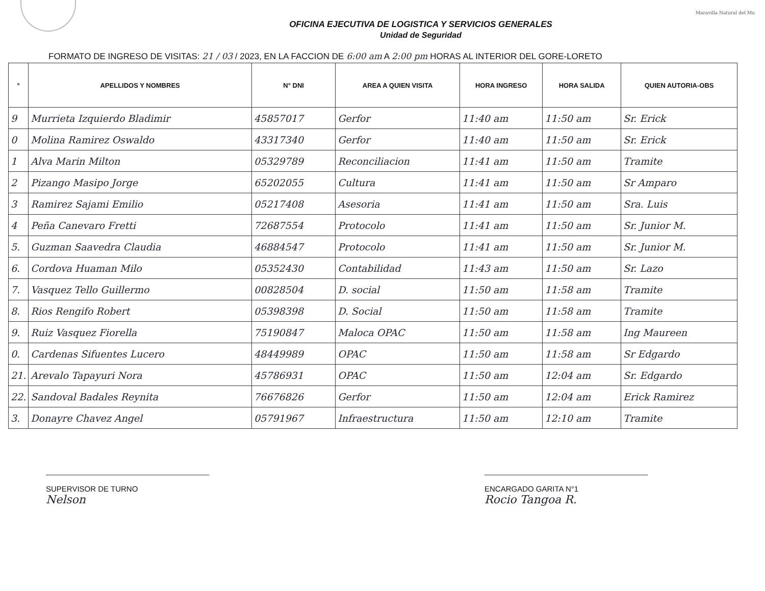Maravilla Natural del Mu
OFICINA EJECUTIVA DE LOGISTICA Y SERVICIOS GENERALES
Unidad de Seguridad
FORMATO DE INGRESO DE VISITAS: 21 / 03 / 2023, EN LA FACCION DE 6:00 am A 2:00 pm HORAS AL INTERIOR DEL GORE-LORETO
| ° | APELLIDOS Y NOMBRES | N° DNI | AREA A QUIEN VISITA | HORA INGRESO | HORA SALIDA | QUIEN AUTORIA-OBS |
| --- | --- | --- | --- | --- | --- | --- |
| 9 | Murrieta Izquierdo Bladimir | 45857017 | Gerfor | 11:40 am | 11:50 am | Sr. Erick |
| 0 | Molina Ramirez Oswaldo | 43317340 | Gerfor | 11:40 am | 11:50 am | Sr. Erick |
| 1 | Alva Marin Milton | 05329789 | Reconciliacion | 11:41 am | 11:50 am | Tramite |
| 2 | Pizango Masipo Jorge | 65202055 | Cultura | 11:41 am | 11:50 am | Sr Amparo |
| 3 | Ramirez Sajami Emilio | 05217408 | Asesoria | 11:41 am | 11:50 am | Sra. Luis |
| 4 | Peña Canevaro Fretti | 72687554 | Protocolo | 11:41 am | 11:50 am | Sr. Junior M. |
| 5. | Guzman Saavedra Claudia | 46884547 | Protocolo | 11:41 am | 11:50 am | Sr. Junior M. |
| 6. | Cordova Huaman Milo | 05352430 | Contabilidad | 11:43 am | 11:50 am | Sr. Lazo |
| 7. | Vasquez Tello Guillermo | 00828504 | D. social | 11:50 am | 11:58 am | Tramite |
| 8. | Rios Rengifo Robert | 05398398 | D. Social | 11:50 am | 11:58 am | Tramite |
| 9. | Ruiz Vasquez Fiorella | 75190847 | Maloca OPAC | 11:50 am | 11:58 am | Ing Maureen |
| 0. | Cardenas Sifuentes Lucero | 48449989 | OPAC | 11:50 am | 11:58 am | Sr Edgardo |
| 21. | Arevalo Tapayuri Nora | 45786931 | OPAC | 11:50 am | 12:04 am | Sr. Edgardo |
| 22. | Sandoval Badales Reynita | 76676826 | Gerfor | 11:50 am | 12:04 am | Erick Ramirez |
| 3. | Donayre Chavez Angel | 05791967 | Infraestructura | 11:50 am | 12:10 am | Tramite |
SUPERVISOR DE TURNO
Nelson
ENCARGADO GARITA N°1
Rocio Tangoa R.